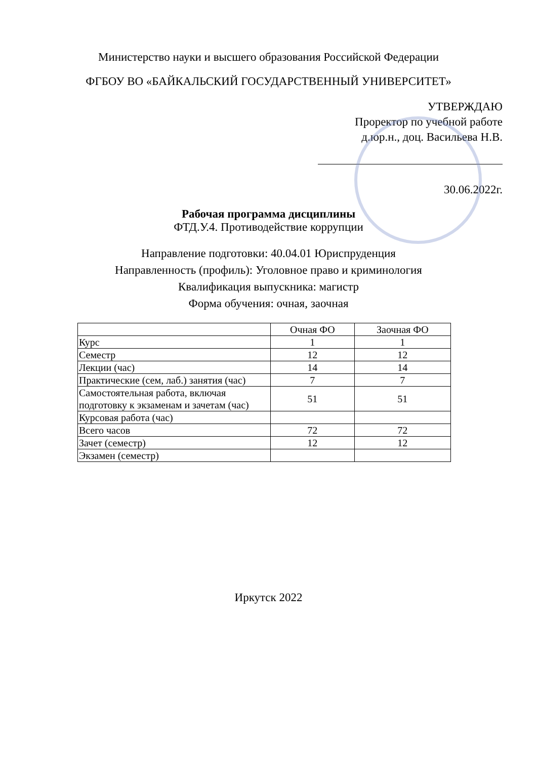Министерство науки и высшего образования Российской Федерации
ФГБОУ ВО «БАЙКАЛЬСКИЙ ГОСУДАРСТВЕННЫЙ УНИВЕРСИТЕТ»
УТВЕРЖДАЮ
Проректор по учебной работе
д.юр.н., доц. Васильева Н.В.
30.06.2022г.
Рабочая программа дисциплины
ФТД.У.4. Противодействие коррупции
Направление подготовки: 40.04.01 Юриспруденция
Направленность (профиль): Уголовное право и криминология
Квалификация выпускника: магистр
Форма обучения: очная, заочная
| | Очная ФО | Заочная ФО |
| --- | --- | --- |
| Курс | 1 | 1 |
| Семестр | 12 | 12 |
| Лекции (час) | 14 | 14 |
| Практические (сем, лаб.) занятия (час) | 7 | 7 |
| Самостоятельная работа, включая подготовку к экзаменам и зачетам (час) | 51 | 51 |
| Курсовая работа (час) | | |
| Всего часов | 72 | 72 |
| Зачет (семестр) | 12 | 12 |
| Экзамен (семестр) | | |
Иркутск 2022